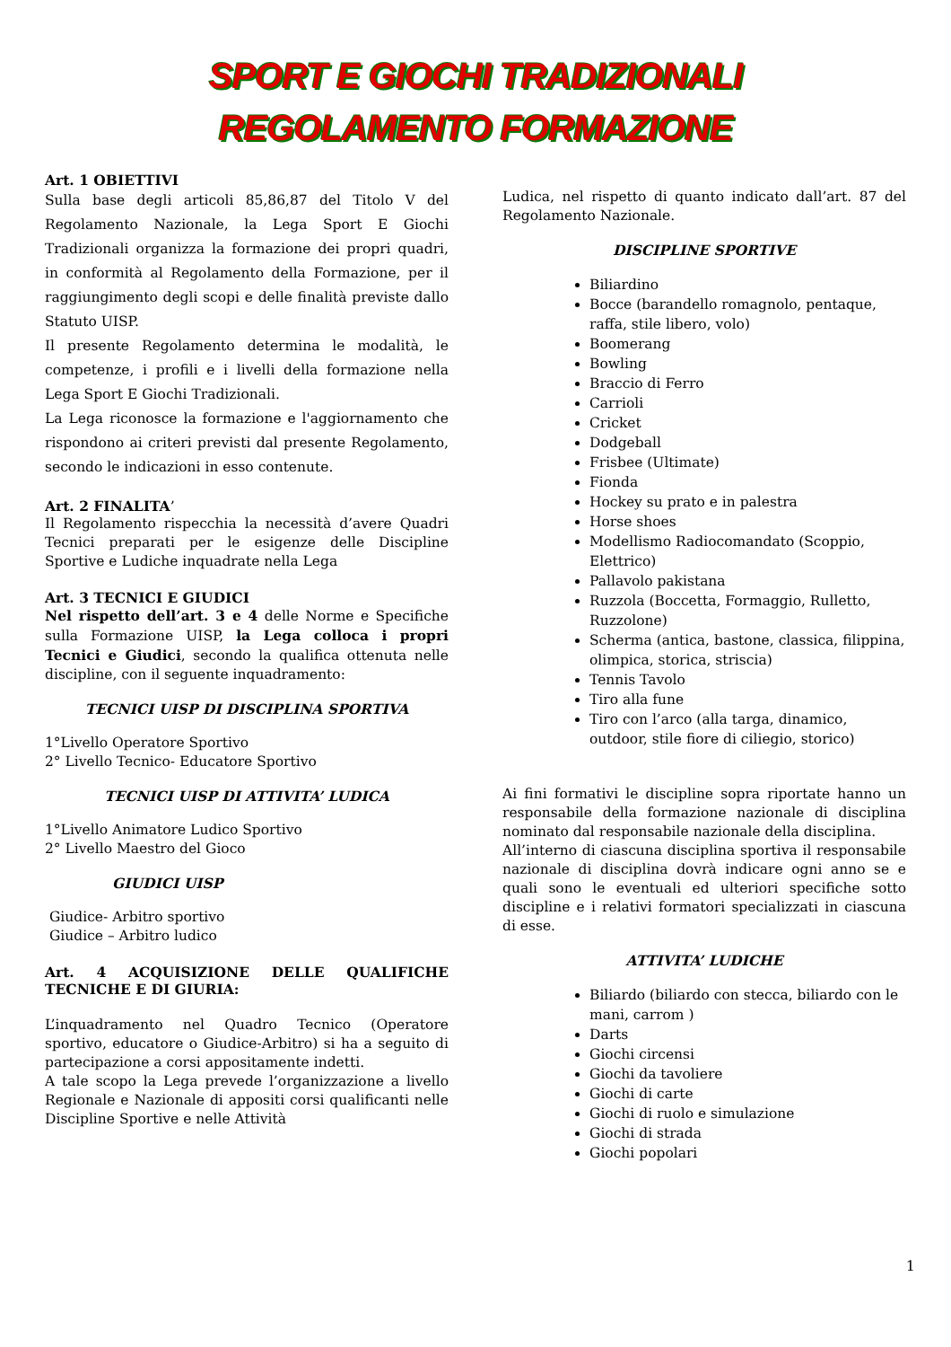SPORT E GIOCHI TRADIZIONALI
REGOLAMENTO FORMAZIONE
Art. 1 OBIETTIVI
Sulla base degli articoli 85,86,87 del Titolo V del Regolamento Nazionale, la Lega Sport E Giochi Tradizionali organizza la formazione dei propri quadri, in conformità al Regolamento della Formazione, per il raggiungimento degli scopi e delle finalità previste dallo Statuto UISP.
Il presente Regolamento determina le modalità, le competenze, i profili e i livelli della formazione nella Lega Sport E Giochi Tradizionali.
La Lega riconosce la formazione e l'aggiornamento che rispondono ai criteri previsti dal presente Regolamento, secondo le indicazioni in esso contenute.
Art. 2 FINALITA’
Il Regolamento rispecchia la necessità d’avere Quadri Tecnici preparati per le esigenze delle Discipline Sportive e Ludiche inquadrate nella Lega
Art. 3 TECNICI E GIUDICI
Nel rispetto dell’art. 3 e 4 delle Norme e Specifiche sulla Formazione UISP, la Lega colloca i propri Tecnici e Giudici, secondo la qualifica ottenuta nelle discipline, con il seguente inquadramento:
TECNICI UISP DI DISCIPLINA SPORTIVA
1°Livello Operatore Sportivo
2° Livello Tecnico- Educatore Sportivo
TECNICI UISP DI ATTIVITA’ LUDICA
1°Livello Animatore Ludico Sportivo
2° Livello Maestro del Gioco
GIUDICI UISP
Giudice- Arbitro sportivo
Giudice – Arbitro ludico
Art. 4 ACQUISIZIONE DELLE QUALIFICHE TECNICHE E DI GIURIA:
L’inquadramento nel Quadro Tecnico (Operatore sportivo, educatore o Giudice-Arbitro) si ha a seguito di partecipazione a corsi appositamente indetti.
A tale scopo la Lega prevede l’organizzazione a livello Regionale e Nazionale di appositi corsi qualificanti nelle Discipline Sportive e nelle Attività
Ludica, nel rispetto di quanto indicato dall’art. 87 del Regolamento Nazionale.
DISCIPLINE SPORTIVE
Biliardino
Bocce (barandello romagnolo, pentaque, raffa, stile libero, volo)
Boomerang
Bowling
Braccio di Ferro
Carrioli
Cricket
Dodgeball
Frisbee (Ultimate)
Fionda
Hockey su prato e in palestra
Horse shoes
Modellismo Radiocomandato (Scoppio, Elettrico)
Pallavolo pakistana
Ruzzola (Boccetta, Formaggio, Rulletto, Ruzzolone)
Scherma (antica, bastone, classica, filippina, olimpica, storica, striscia)
Tennis Tavolo
Tiro alla fune
Tiro con l’arco (alla targa, dinamico, outdoor, stile fiore di ciliegio, storico)
Ai fini formativi le discipline sopra riportate hanno un responsabile della formazione nazionale di disciplina nominato dal responsabile nazionale della disciplina.
All’interno di ciascuna disciplina sportiva il responsabile nazionale di disciplina dovrà indicare ogni anno se e quali sono le eventuali ed ulteriori specifiche sotto discipline e i relativi formatori specializzati in ciascuna di esse.
ATTIVITA’ LUDICHE
Biliardo (biliardo con stecca, biliardo con le mani, carrom )
Darts
Giochi circensi
Giochi da tavoliere
Giochi di carte
Giochi di ruolo e simulazione
Giochi di strada
Giochi popolari
1